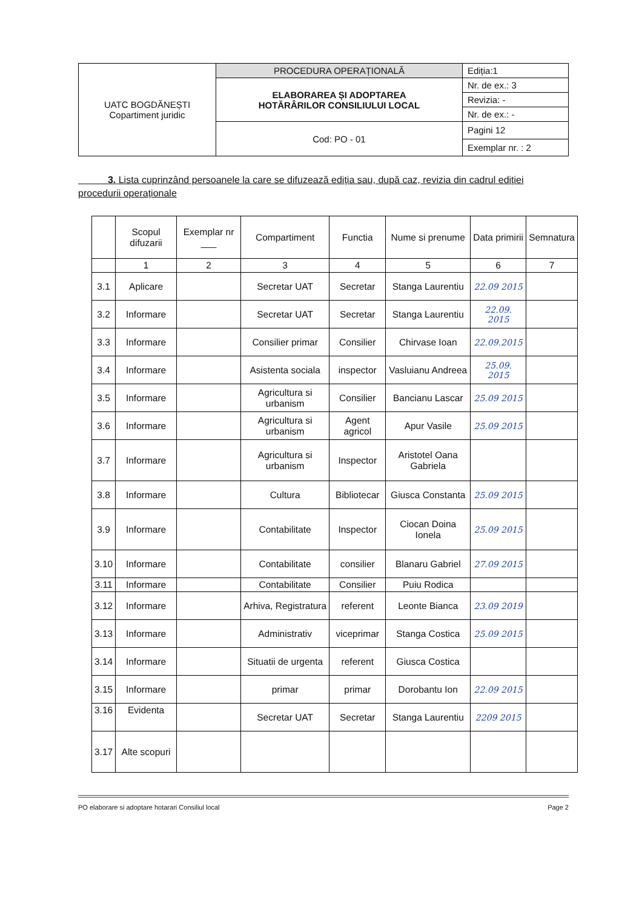| UATC BOGDĂNEȘTI Copartiment juridic | PROCEDURA OPERAȚIONALĂ | Ediția:1 |
| | ELABORAREA ȘI ADOPTAREA HOTĂRÂRILOR CONSILIULUI LOCAL | Nr. de ex.: 3 |
| | | Revizia: - |
| | | Nr. de ex.: - |
| | Cod: PO - 01 | Pagini 12 |
| | | Exemplar nr. : 2 |
3. Lista cuprinzând persoanele la care se difuzează ediția sau, după caz, revizia din cadrul ediției procedurii operaționale
| | Scopul difuzarii | Exemplar nr ___ | Compartiment | Functia | Nume si prenume | Data primirii | Semnatura |
| --- | --- | --- | --- | --- | --- | --- | --- |
| | 1 | 2 | 3 | 4 | 5 | 6 | 7 |
| 3.1 | Aplicare | | Secretar UAT | Secretar | Stanga Laurentiu | 22.09 2015 | |
| 3.2 | Informare | | Secretar UAT | Secretar | Stanga Laurentiu | 22.09. 2015 | |
| 3.3 | Informare | | Consilier primar | Consilier | Chirvase Ioan | 22.09.2015 | |
| 3.4 | Informare | | Asistenta sociala | inspector | Vasluianu Andreea | 25.09. 2015 | |
| 3.5 | Informare | | Agricultura si urbanism | Consilier | Bancianu Lascar | 25.09 2015 | |
| 3.6 | Informare | | Agricultura si urbanism | Agent agricol | Apur Vasile | 25.09 2015 | |
| 3.7 | Informare | | Agricultura si urbanism | Inspector | Aristotel Oana Gabriela | | |
| 3.8 | Informare | | Cultura | Bibliotecar | Giusca Constanta | 25.09 2015 | |
| 3.9 | Informare | | Contabilitate | Inspector | Ciocan Doina Ionela | 25.09 2015 | |
| 3.10 | Informare | | Contabilitate | consilier | Blanaru Gabriel | 27.09 2015 | |
| 3.11 | Informare | | Contabilitate | Consilier | Puiu Rodica | | |
| 3.12 | Informare | | Arhiva, Registratura | referent | Leonte Bianca | 23.09 2019 | |
| 3.13 | Informare | | Administrativ | viceprimar | Stanga Costica | 25.09 2015 | |
| 3.14 | Informare | | Situatii de urgenta | referent | Giusca Costica | | |
| 3.15 | Informare | | primar | primar | Dorobantu Ion | 22.09 2015 | |
| 3.16 | Evidenta | | Secretar UAT | Secretar | Stanga Laurentiu | 2209 2015 | |
| 3.17 | Alte scopuri | | | | | | |
PO elaborare si adoptare hotarari Consiliul local Page 2